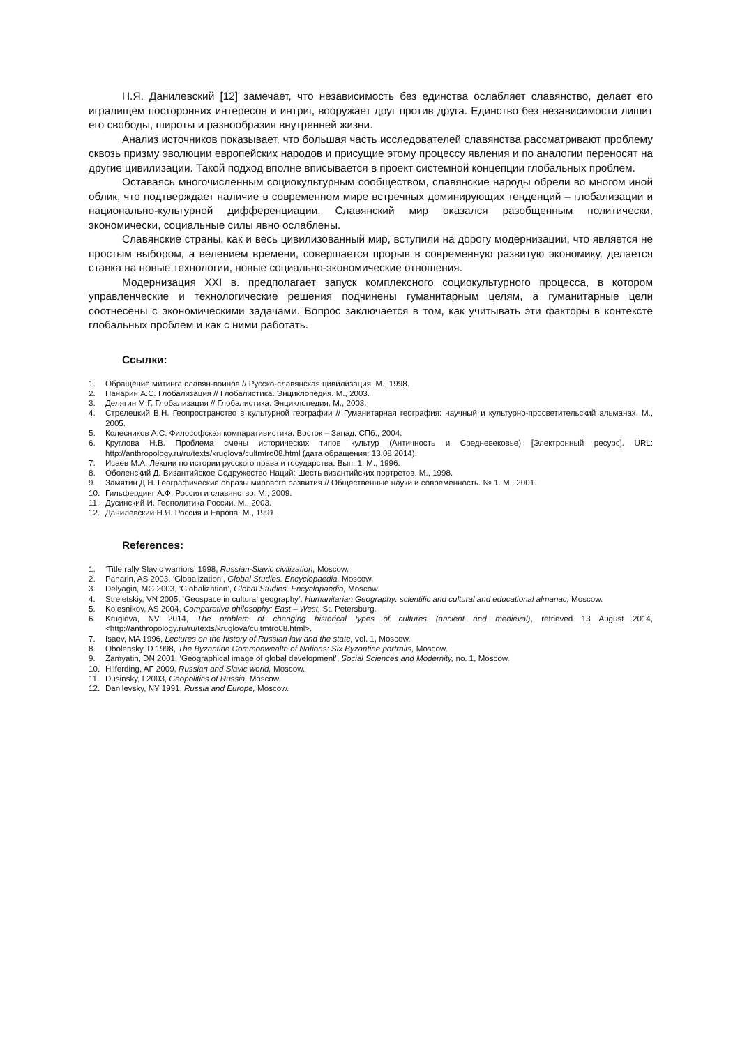Н.Я. Данилевский [12] замечает, что независимость без единства ослабляет славянство, делает его игралищем посторонних интересов и интриг, вооружает друг против друга. Единство без независимости лишит его свободы, широты и разнообразия внутренней жизни.
Анализ источников показывает, что большая часть исследователей славянства рассматривают проблему сквозь призму эволюции европейских народов и присущие этому процессу явления и по аналогии переносят на другие цивилизации. Такой подход вполне вписывается в проект системной концепции глобальных проблем.
Оставаясь многочисленным социокультурным сообществом, славянские народы обрели во многом иной облик, что подтверждает наличие в современном мире встречных доминирующих тенденций – глобализации и национально-культурной дифференциации. Славянский мир оказался разобщенным политически, экономически, социальные силы явно ослаблены.
Славянские страны, как и весь цивилизованный мир, вступили на дорогу модернизации, что является не простым выбором, а велением времени, совершается прорыв в современную развитую экономику, делается ставка на новые технологии, новые социально-экономические отношения.
Модернизация XXI в. предполагает запуск комплексного социокультурного процесса, в котором управленческие и технологические решения подчинены гуманитарным целям, а гуманитарные цели соотнесены с экономическими задачами. Вопрос заключается в том, как учитывать эти факторы в контексте глобальных проблем и как с ними работать.
Ссылки:
1. Обращение митинга славян-воинов // Русско-славянская цивилизация. М., 1998.
2. Панарин А.С. Глобализация // Глобалистика. Энциклопедия. М., 2003.
3. Делягин М.Г. Глобализация // Глобалистика. Энциклопедия. М., 2003.
4. Стрелецкий В.Н. Геопространство в культурной географии // Гуманитарная география: научный и культурно-просветительский альманах. М., 2005.
5. Колесников А.С. Философская компаративистика: Восток – Запад. СПб., 2004.
6. Круглова Н.В. Проблема смены исторических типов культур (Античность и Средневековье) [Электронный ресурс]. URL: http://anthropology.ru/ru/texts/kruglova/cultmtro08.html (дата обращения: 13.08.2014).
7. Исаев М.А. Лекции по истории русского права и государства. Вып. 1. М., 1996.
8. Оболенский Д. Византийское Содружество Наций: Шесть византийских портретов. М., 1998.
9. Замятин Д.Н. Географические образы мирового развития // Общественные науки и современность. № 1. М., 2001.
10. Гильфердинг А.Ф. Россия и славянство. М., 2009.
11. Дусинский И. Геополитика России. М., 2003.
12. Данилевский Н.Я. Россия и Европа. М., 1991.
References:
1. ‘Title rally Slavic warriors’ 1998, Russian-Slavic civilization, Moscow.
2. Panarin, AS 2003, ‘Globalization’, Global Studies. Encyclopaedia, Moscow.
3. Delyagin, MG 2003, ‘Globalization’, Global Studies. Encyclopaedia, Moscow.
4. Streletskiy, VN 2005, ‘Geospace in cultural geography’, Humanitarian Geography: scientific and cultural and educational almanac, Moscow.
5. Kolesnikov, AS 2004, Comparative philosophy: East – West, St. Petersburg.
6. Kruglova, NV 2014, The problem of changing historical types of cultures (ancient and medieval), retrieved 13 August 2014, <http://anthropology.ru/ru/texts/kruglova/cultmtro08.html>.
7. Isaev, MA 1996, Lectures on the history of Russian law and the state, vol. 1, Moscow.
8. Obolensky, D 1998, The Byzantine Commonwealth of Nations: Six Byzantine portraits, Moscow.
9. Zamyatin, DN 2001, ‘Geographical image of global development’, Social Sciences and Modernity, no. 1, Moscow.
10. Hilferding, AF 2009, Russian and Slavic world, Moscow.
11. Dusinsky, I 2003, Geopolitics of Russia, Moscow.
12. Danilevsky, NY 1991, Russia and Europe, Moscow.